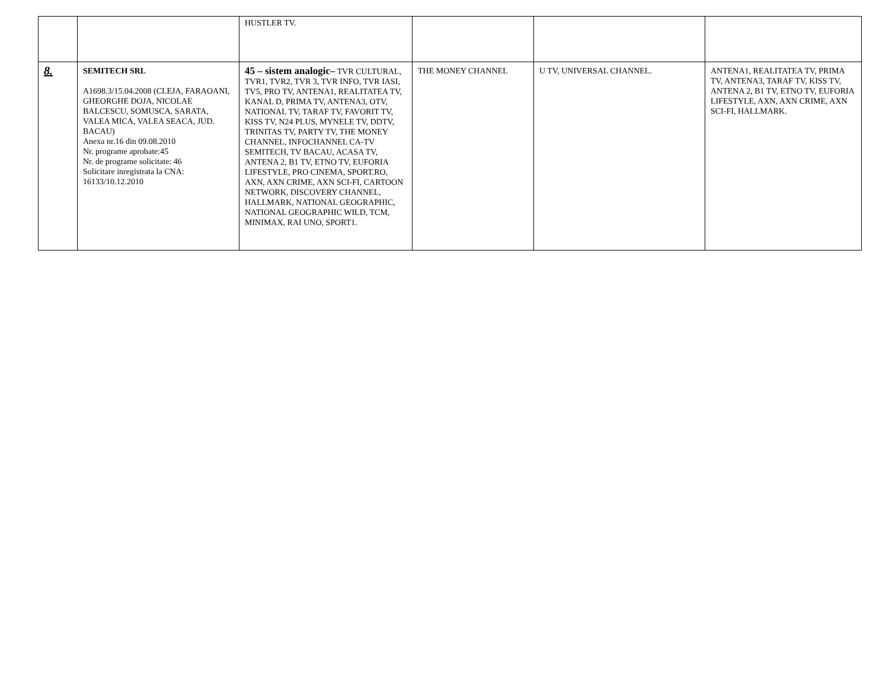| | | HUSTLER TV. | | | |
| 8. | SEMITECH SRL A1698.3/15.04.2008 (CLEJA, FARAOANI, GHEORGHE DOJA, NICOLAE BALCESCU, SOMUSCA, SARATA, VALEA MICA, VALEA SEACA, JUD. BACAU) Anexa nr.16 din 09.08.2010 Nr. programe aprobate:45 Nr. de programe solicitate: 46 Solicitare inregistrata la CNA: 16133/10.12.2010 | 45 – sistem analogic– TVR CULTURAL, TVR1, TVR2, TVR 3, TVR INFO, TVR IASI, TV5, PRO TV, ANTENA1, REALITATEA TV, KANAL D, PRIMA TV, ANTENA3, OTV, NATIONAL TV, TARAF TV, FAVORIT TV, KISS TV, N24 PLUS, MYNELE TV, DDTV, TRINITAS TV, PARTY TV, THE MONEY CHANNEL, INFOCHANNEL CA-TV SEMITECH, TV BACAU, ACASA TV, ANTENA 2, B1 TV, ETNO TV, EUFORIA LIFESTYLE, PRO CINEMA, SPORT.RO, AXN, AXN CRIME, AXN SCI-FI, CARTOON NETWORK, DISCOVERY CHANNEL, HALLMARK, NATIONAL GEOGRAPHIC, NATIONAL GEOGRAPHIC WILD, TCM, MINIMAX, RAI UNO, SPORT1. | THE MONEY CHANNEL | U TV, UNIVERSAL CHANNEL. | ANTENA1, REALITATEA TV, PRIMA TV, ANTENA3, TARAF TV, KISS TV, ANTENA 2, B1 TV, ETNO TV, EUFORIA LIFESTYLE, AXN, AXN CRIME, AXN SCI-FI, HALLMARK. |